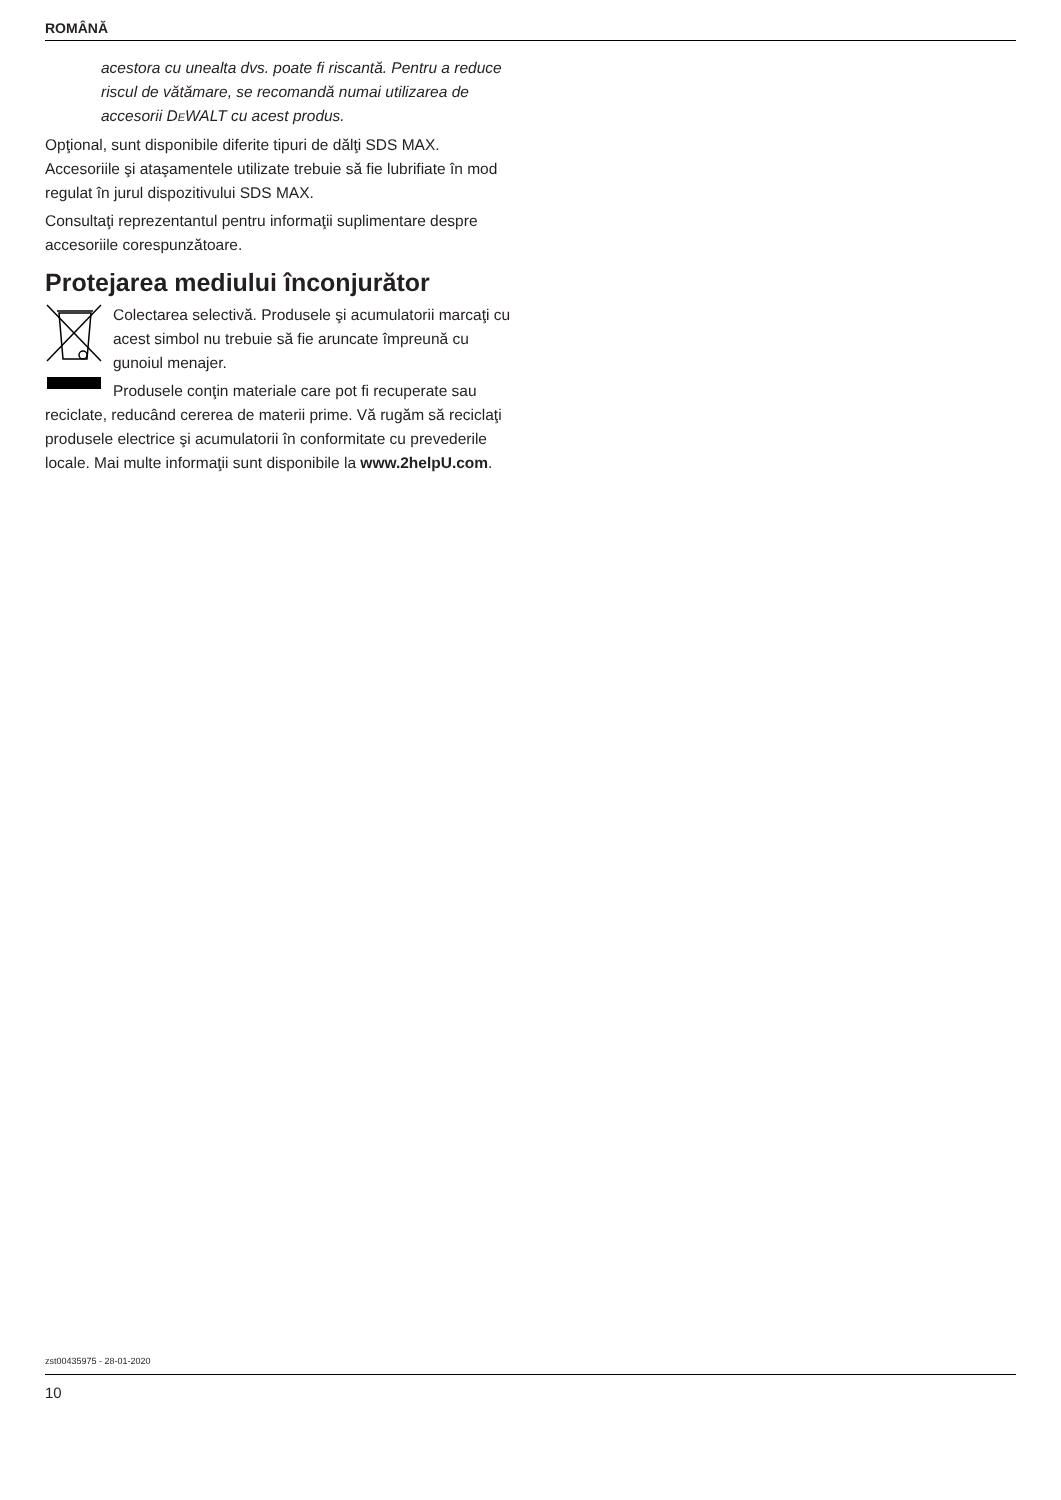ROMÂNĂ
acestora cu unealta dvs. poate fi riscantă. Pentru a reduce riscul de vătămare, se recomandă numai utilizarea de accesorii DEWALT cu acest produs.
Opţional, sunt disponibile diferite tipuri de dălţi SDS MAX. Accesoriile şi ataşamentele utilizate trebuie să fie lubrifiate în mod regulat în jurul dispozitivului SDS MAX.
Consultaţi reprezentantul pentru informaţii suplimentare despre accesoriile corespunzătoare.
Protejarea mediului înconjurător
Colectarea selectivă. Produsele şi acumulatorii marcaţi cu acest simbol nu trebuie să fie aruncate împreună cu gunoiul menajer.
Produsele conţin materiale care pot fi recuperate sau reciclate, reducând cererea de materii prime. Vă rugăm să reciclaţi produsele electrice şi acumulatorii în conformitate cu prevederile locale. Mai multe informaţii sunt disponibile la www.2helpU.com.
zst00435975 - 28-01-2020
10